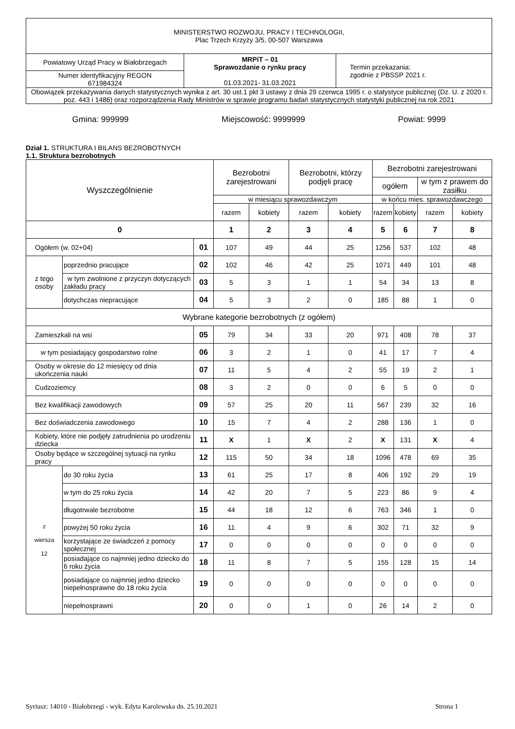| MINISTERSTWO ROZWOJU, PRACY I TECHNOLOGII, Plac Trzech Krzyży 3/5, 00-507 Warszawa | | |
| Powiatowy Urząd Pracy w Białobrzegach | MRPiT – 01 Sprawozdanie o rynku pracy 01.03.2021- 31.03.2021 | Termin przekazania: zgodnie z PBSSP 2021 r. |
| Numer identyfikacyjny REGON 671984324 | | |
| Obowiązek przekazywania danych statystycznych wynika z art. 30 ust.1 pkt 3 ustawy z dnia 29 czerwca 1995 r. o statystyce publicznej (Dz. U. z 2020 r. poz. 443 i 1486) oraz rozporządzenia Rady Ministrów w sprawie programu badań statystycznych statystyki publicznej na rok 2021 | | |
Gmina: 999999 Miejscowość: 9999999 Powiat: 9999
Dział 1. STRUKTURA I BILANS BEZROBOTNYCH
1.1. Struktura bezrobotnych
| Wyszczególnienie | | | Bezrobotni zarejestrowani | | Bezrobotni, którzy podjęli pracę | | Bezrobotni zarejestrowani | | | |
| | | | | | | | ogółem | | w tym z prawem do zasiłku | |
| | | | w miesiącu sprawozdawczym | | | | w końcu mies. sprawozdawczego | | | |
| | | | razem | kobiety | razem | kobiety | razem | kobiety | razem | kobiety |
| 0 | | | 1 | 2 | 3 | 4 | 5 | 6 | 7 | 8 |
| Ogółem (w. 02+04) | | 01 | 107 | 49 | 44 | 25 | 1256 | 537 | 102 | 48 |
| z tego osoby | poprzednio pracujące | 02 | 102 | 46 | 42 | 25 | 1071 | 449 | 101 | 48 |
| | w tym zwolnione z przyczyn dotyczących zakładu pracy | 03 | 5 | 3 | 1 | 1 | 54 | 34 | 13 | 8 |
| | dotychczas niepracujące | 04 | 5 | 3 | 2 | 0 | 185 | 88 | 1 | 0 |
| Wybrane kategorie bezrobotnych (z ogółem) | | | | | | | | | | |
| Zamieszkali na wsi | | 05 | 79 | 34 | 33 | 20 | 971 | 408 | 78 | 37 |
| w tym posiadający gospodarstwo rolne | | 06 | 3 | 2 | 1 | 0 | 41 | 17 | 7 | 4 |
| Osoby w okresie do 12 miesięcy od dnia ukończenia nauki | | 07 | 11 | 5 | 4 | 2 | 55 | 19 | 2 | 1 |
| Cudzoziemcy | | 08 | 3 | 2 | 0 | 0 | 6 | 5 | 0 | 0 |
| Bez kwalifikacji zawodowych | | 09 | 57 | 25 | 20 | 11 | 567 | 239 | 32 | 16 |
| Bez doświadczenia zawodowego | | 10 | 15 | 7 | 4 | 2 | 288 | 136 | 1 | 0 |
| Kobiety, które nie podjęły zatrudnienia po urodzeniu dziecka | | 11 | X | 1 | X | 2 | X | 131 | X | 4 |
| Osoby będące w szczególnej sytuacji na rynku pracy | | 12 | 115 | 50 | 34 | 18 | 1096 | 478 | 69 | 35 |
| z wiersza 12 | do 30 roku życia | 13 | 61 | 25 | 17 | 8 | 406 | 192 | 29 | 19 |
| | w tym do 25 roku życia | 14 | 42 | 20 | 7 | 5 | 223 | 86 | 9 | 4 |
| | długotrwale bezrobotne | 15 | 44 | 18 | 12 | 6 | 763 | 346 | 1 | 0 |
| | powyżej 50 roku życia | 16 | 11 | 4 | 9 | 6 | 302 | 71 | 32 | 9 |
| | korzystające ze świadczeń z pomocy społecznej | 17 | 0 | 0 | 0 | 0 | 0 | 0 | 0 | 0 |
| | posiadające co najmniej jedno dziecko do 6 roku życia | 18 | 11 | 8 | 7 | 5 | 155 | 128 | 15 | 14 |
| | posiadające co najmniej jedno dziecko niepełnosprawne do 18 roku życia | 19 | 0 | 0 | 0 | 0 | 0 | 0 | 0 | 0 |
| | niepełnosprawni | 20 | 0 | 0 | 1 | 0 | 26 | 14 | 2 | 0 |
Syriusz: 14010 - Białobrzegi - wyk. Edyta Karolewska dn. 25.10.2021 Strona 1